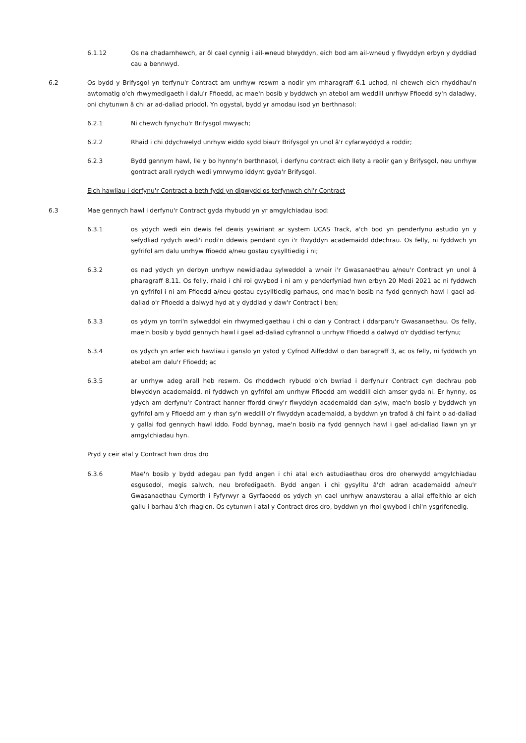6.1.12 Os na chadarnhewch, ar ôl cael cynnig i ail-wneud blwyddyn, eich bod am ail-wneud y flwyddyn erbyn y dyddiad cau a bennwyd.
6.2 Os bydd y Brifysgol yn terfynu'r Contract am unrhyw reswm a nodir ym mharagraff 6.1 uchod, ni chewch eich rhyddhau'n awtomatig o'ch rhwymedigaeth i dalu'r Ffioedd, ac mae'n bosib y byddwch yn atebol am weddill unrhyw Ffioedd sy'n daladwy, oni chytunwn â chi ar ad-daliad priodol. Yn ogystal, bydd yr amodau isod yn berthnasol:
6.2.1 Ni chewch fynychu'r Brifysgol mwyach;
6.2.2 Rhaid i chi ddychwelyd unrhyw eiddo sydd biau'r Brifysgol yn unol â'r cyfarwyddyd a roddir;
6.2.3 Bydd gennym hawl, lle y bo hynny'n berthnasol, i derfynu contract eich llety a reolir gan y Brifysgol, neu unrhyw gontract arall rydych wedi ymrwymo iddynt gyda'r Brifysgol.
Eich hawliau i derfynu'r Contract a beth fydd yn digwydd os terfynwch chi'r Contract
6.3 Mae gennych hawl i derfynu'r Contract gyda rhybudd yn yr amgylchiadau isod:
6.3.1 os ydych wedi ein dewis fel dewis yswiriant ar system UCAS Track, a'ch bod yn penderfynu astudio yn y sefydliad rydych wedi'i nodi'n ddewis pendant cyn i'r flwyddyn academaidd ddechrau. Os felly, ni fyddwch yn gyfrifol am dalu unrhyw ffioedd a/neu gostau cysylltiedig i ni;
6.3.2 os nad ydych yn derbyn unrhyw newidiadau sylweddol a wneir i'r Gwasanaethau a/neu'r Contract yn unol â pharagraff 8.11. Os felly, rhaid i chi roi gwybod i ni am y penderfyniad hwn erbyn 20 Medi 2021 ac ni fyddwch yn gyfrifol i ni am Ffioedd a/neu gostau cysylltiedig parhaus, ond mae'n bosib na fydd gennych hawl i gael ad-daliad o'r Ffioedd a dalwyd hyd at y dyddiad y daw'r Contract i ben;
6.3.3 os ydym yn torri'n sylweddol ein rhwymedigaethau i chi o dan y Contract i ddarparu'r Gwasanaethau. Os felly, mae'n bosib y bydd gennych hawl i gael ad-daliad cyfrannol o unrhyw Ffioedd a dalwyd o'r dyddiad terfynu;
6.3.4 os ydych yn arfer eich hawliau i ganslo yn ystod y Cyfnod Ailfeddwl o dan baragraff 3, ac os felly, ni fyddwch yn atebol am dalu'r Ffioedd; ac
6.3.5 ar unrhyw adeg arall heb reswm. Os rhoddwch rybudd o'ch bwriad i derfynu'r Contract cyn dechrau pob blwyddyn academaidd, ni fyddwch yn gyfrifol am unrhyw Ffioedd am weddill eich amser gyda ni. Er hynny, os ydych am derfynu'r Contract hanner ffordd drwy'r flwyddyn academaidd dan sylw, mae'n bosib y byddwch yn gyfrifol am y Ffioedd am y rhan sy'n weddill o'r flwyddyn academaidd, a byddwn yn trafod â chi faint o ad-daliad y gallai fod gennych hawl iddo. Fodd bynnag, mae'n bosib na fydd gennych hawl i gael ad-daliad llawn yn yr amgylchiadau hyn.
Pryd y ceir atal y Contract hwn dros dro
6.3.6 Mae'n bosib y bydd adegau pan fydd angen i chi atal eich astudiaethau dros dro oherwydd amgylchiadau esgusodol, megis salwch, neu brofedigaeth. Bydd angen i chi gysylltu â'ch adran academaidd a/neu'r Gwasanaethau Cymorth i Fyfyrwyr a Gyrfaoedd os ydych yn cael unrhyw anawsterau a allai effeithio ar eich gallu i barhau â'ch rhaglen. Os cytunwn i atal y Contract dros dro, byddwn yn rhoi gwybod i chi'n ysgrifenedig.